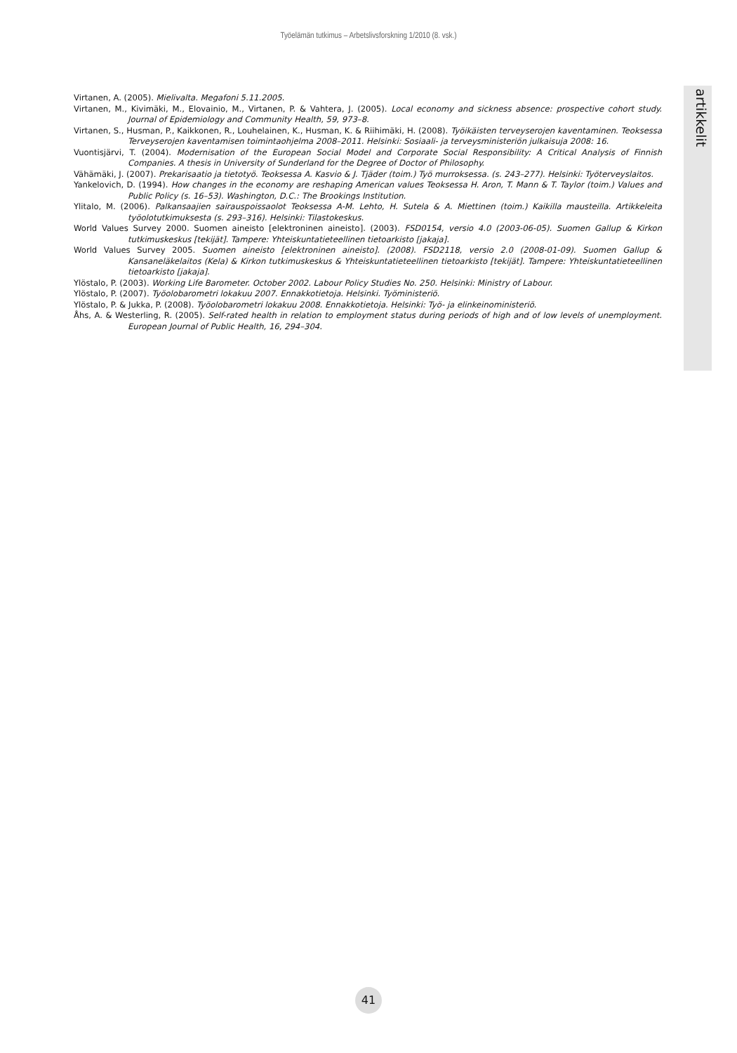Työelämän tutkimus – Arbetslivsforskning 1/2010 (8. vsk.)
artikkelit
Virtanen, A. (2005). Mielivalta. Megafoni 5.11.2005.
Virtanen, M., Kivimäki, M., Elovainio, M., Virtanen, P. & Vahtera, J. (2005). Local economy and sickness absence: prospective cohort study. Journal of Epidemiology and Community Health, 59, 973–8.
Virtanen, S., Husman, P., Kaikkonen, R., Louhelainen, K., Husman, K. & Riihimäki, H. (2008). Työikäisten terveyserojen kaventaminen. Teoksessa Terveyserojen kaventamisen toimintaohjelma 2008–2011. Helsinki: Sosiaali- ja terveysministeriön julkaisuja 2008: 16.
Vuontisjärvi, T. (2004). Modernisation of the European Social Model and Corporate Social Responsibility: A Critical Analysis of Finnish Companies. A thesis in University of Sunderland for the Degree of Doctor of Philosophy.
Vähämäki, J. (2007). Prekarisaatio ja tietotyö. Teoksessa A. Kasvio & J. Tjäder (toim.) Työ murroksessa. (s. 243–277). Helsinki: Työterveyslaitos.
Yankelovich, D. (1994). How changes in the economy are reshaping American values Teoksessa H. Aron, T. Mann & T. Taylor (toim.) Values and Public Policy (s. 16–53). Washington, D.C.: The Brookings Institution.
Ylitalo, M. (2006). Palkansaajien sairauspoissaolot Teoksessa A-M. Lehto, H. Sutela & A. Miettinen (toim.) Kaikilla mausteilla. Artikkeleita työolotutkimuksesta (s. 293–316). Helsinki: Tilastokeskus.
World Values Survey 2000. Suomen aineisto [elektroninen aineisto]. (2003). FSD0154, versio 4.0 (2003-06-05). Suomen Gallup & Kirkon tutkimuskeskus [tekijät]. Tampere: Yhteiskuntatieteellinen tietoarkisto [jakaja].
World Values Survey 2005. Suomen aineisto [elektroninen aineisto]. (2008). FSD2118, versio 2.0 (2008-01-09). Suomen Gallup & Kansaneläkelaitos (Kela) & Kirkon tutkimuskeskus & Yhteiskuntatieteellinen tietoarkisto [tekijät]. Tampere: Yhteiskuntatieteellinen tietoarkisto [jakaja].
Ylöstalo, P. (2003). Working Life Barometer. October 2002. Labour Policy Studies No. 250. Helsinki: Ministry of Labour.
Ylöstalo, P. (2007). Työolobarometri lokakuu 2007. Ennakkotietoja. Helsinki. Työministeriö.
Ylöstalo, P. & Jukka, P. (2008). Työolobarometri lokakuu 2008. Ennakkotietoja. Helsinki: Työ- ja elinkeinoministeriö.
Åhs, A. & Westerling, R. (2005). Self-rated health in relation to employment status during periods of high and of low levels of unemployment. European Journal of Public Health, 16, 294–304.
41